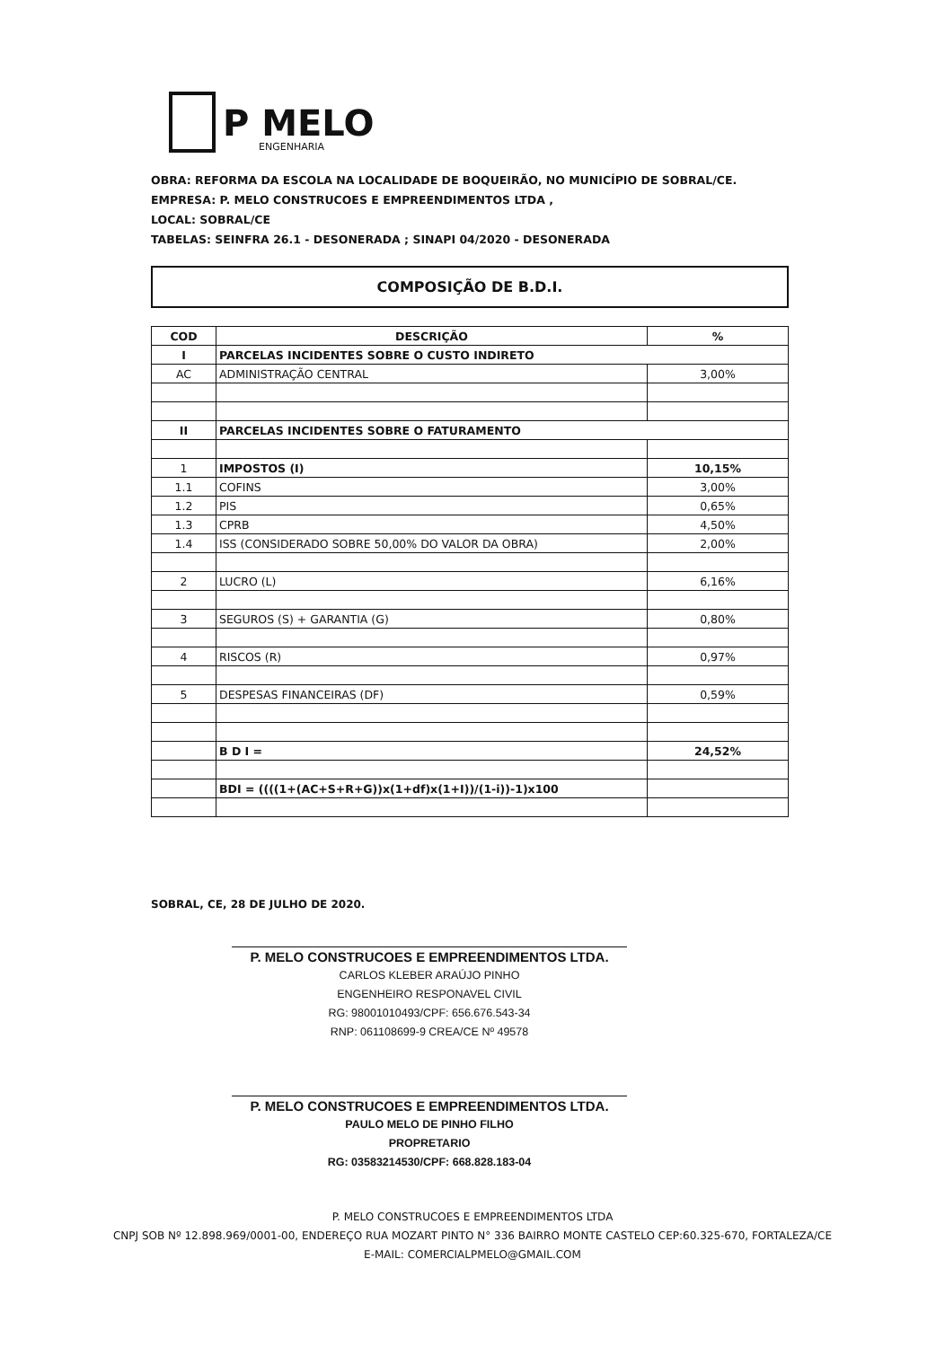P MELO
ENGENHARIA
OBRA: REFORMA DA ESCOLA NA LOCALIDADE DE BOQUEIRÃO, NO MUNICÍPIO DE SOBRAL/CE.
EMPRESA: P. MELO CONSTRUCOES E EMPREENDIMENTOS LTDA ,
LOCAL: SOBRAL/CE
TABELAS: SEINFRA 26.1 - DESONERADA ; SINAPI 04/2020 - DESONERADA
COMPOSIÇÃO DE B.D.I.
| COD | DESCRIÇÃO | % |
| --- | --- | --- |
| I | PARCELAS INCIDENTES SOBRE O CUSTO INDIRETO | |
| AC | ADMINISTRAÇÃO CENTRAL | 3,00% |
| II | PARCELAS INCIDENTES SOBRE O FATURAMENTO | |
| 1 | IMPOSTOS (I) | 10,15% |
| 1.1 | COFINS | 3,00% |
| 1.2 | PIS | 0,65% |
| 1.3 | CPRB | 4,50% |
| 1.4 | ISS (CONSIDERADO SOBRE 50,00% DO VALOR DA OBRA) | 2,00% |
| 2 | LUCRO (L) | 6,16% |
| 3 | SEGUROS (S) + GARANTIA (G) | 0,80% |
| 4 | RISCOS (R) | 0,97% |
| 5 | DESPESAS FINANCEIRAS (DF) | 0,59% |
| | B D I = | 24,52% |
| | BDI = ((((1+(AC+S+R+G))x(1+df)x(1+I))/(1-i))-1)x100 | |
SOBRAL, CE, 28 DE JULHO DE 2020.
P. MELO CONSTRUCOES E EMPREENDIMENTOS LTDA.
CARLOS KLEBER ARAÚJO PINHO
ENGENHEIRO RESPONAVEL CIVIL
RG: 98001010493/CPF: 656.676.543-34
RNP: 061108699-9 CREA/CE Nº 49578
P. MELO CONSTRUCOES E EMPREENDIMENTOS LTDA.
PAULO MELO DE PINHO FILHO
PROPRETARIO
RG: 03583214530/CPF: 668.828.183-04
P. MELO CONSTRUCOES E EMPREENDIMENTOS LTDA
CNPJ SOB Nº 12.898.969/0001-00, ENDEREÇO RUA MOZART PINTO N° 336 BAIRRO MONTE CASTELO CEP:60.325-670, FORTALEZA/CE
E-MAIL: COMERCIALPMELO@GMAIL.COM